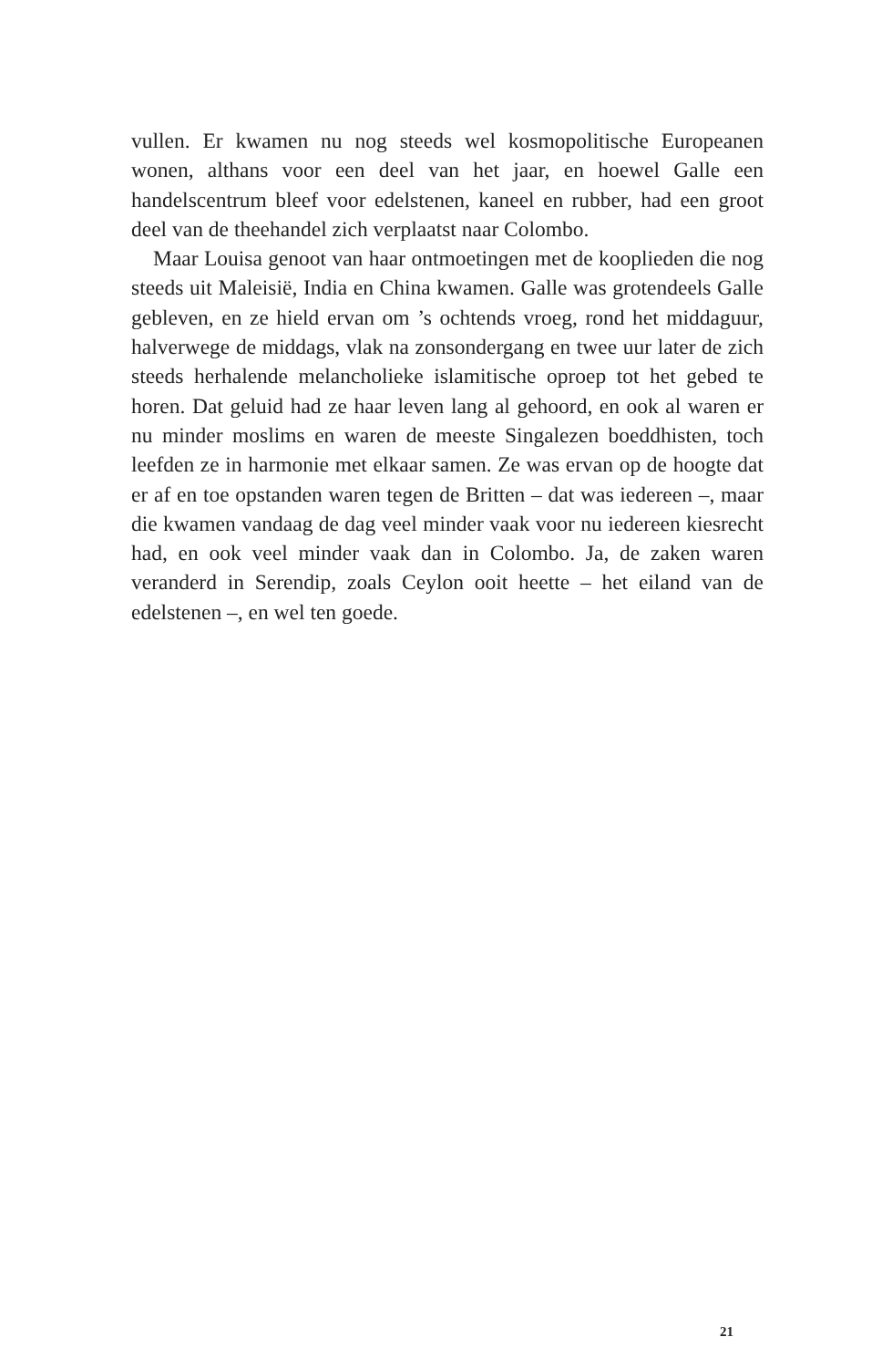vullen. Er kwamen nu nog steeds wel kosmopolitische Europeanen wonen, althans voor een deel van het jaar, en hoewel Galle een handelscentrum bleef voor edelstenen, kaneel en rubber, had een groot deel van de theehandel zich verplaatst naar Colombo.
Maar Louisa genoot van haar ontmoetingen met de kooplieden die nog steeds uit Maleisië, India en China kwamen. Galle was grotendeels Galle gebleven, en ze hield ervan om ’s ochtends vroeg, rond het middaguur, halverwege de middags, vlak na zonsondergang en twee uur later de zich steeds herhalende melancholieke islamitische oproep tot het gebed te horen. Dat geluid had ze haar leven lang al gehoord, en ook al waren er nu minder moslims en waren de meeste Singalezen boeddhisten, toch leefden ze in harmonie met elkaar samen. Ze was ervan op de hoogte dat er af en toe opstanden waren tegen de Britten – dat was iedereen –, maar die kwamen vandaag de dag veel minder vaak voor nu iedereen kiesrecht had, en ook veel minder vaak dan in Colombo. Ja, de zaken waren veranderd in Serendip, zoals Ceylon ooit heette – het eiland van de edelstenen –, en wel ten goede.
21